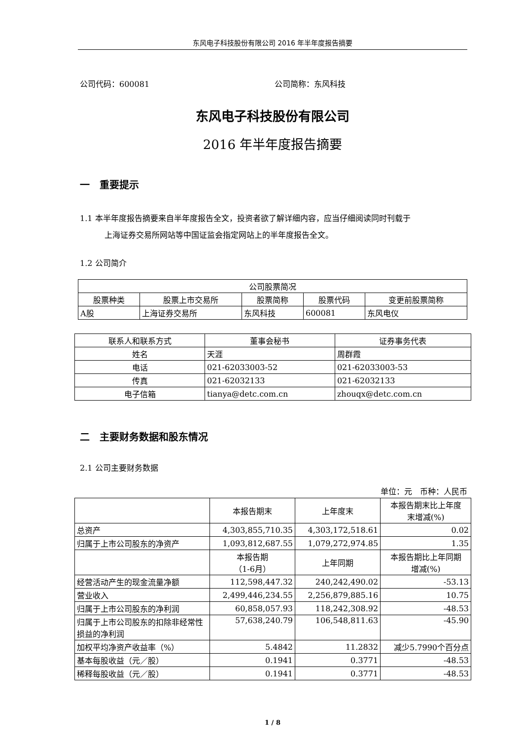东风电子科技股份有限公司 2016 年半年度报告摘要
公司代码：600081 公司简称：东风科技
东风电子科技股份有限公司
2016 年半年度报告摘要
一　重要提示
1.1 本半年度报告摘要来自半年度报告全文，投资者欲了解详细内容，应当仔细阅读同时刊载于
上海证券交易所网站等中国证监会指定网站上的半年度报告全文。
1.2 公司简介
| 公司股票简况 | | | | |
| 股票种类 | 股票上市交易所 | 股票简称 | 股票代码 | 变更前股票简称 |
| A股 | 上海证券交易所 | 东风科技 | 600081 | 东风电仪 |
| 联系人和联系方式 | 董事会秘书 | 证券事务代表 |
| 姓名 | 天涯 | 周群霞 |
| 电话 | 021-62033003-52 | 021-62033003-53 |
| 传真 | 021-62032133 | 021-62032133 |
| 电子信箱 | tianya@detc.com.cn | zhouqx@detc.com.cn |
二　主要财务数据和股东情况
2.1 公司主要财务数据
单位：元　币种：人民币
| | 本报告期末 | 上年度末 | 本报告期末比上年度 末增减(%) |
| 总资产 | 4,303,855,710.35 | 4,303,172,518.61 | 0.02 |
| 归属于上市公司股东的净资产 | 1,093,812,687.55 | 1,079,272,974.85 | 1.35 |
| | 本报告期 （1-6月） | 上年同期 | 本报告期比上年同期 增减(%) |
| 经营活动产生的现金流量净额 | 112,598,447.32 | 240,242,490.02 | -53.13 |
| 营业收入 | 2,499,446,234.55 | 2,256,879,885.16 | 10.75 |
| 归属于上市公司股东的净利润 | 60,858,057.93 | 118,242,308.92 | -48.53 |
| 归属于上市公司股东的扣除非经常性损益的净利润 | 57,638,240.79 | 106,548,811.63 | -45.90 |
| 加权平均净资产收益率（%） | 5.4842 | 11.2832 | 减少5.7990个百分点 |
| 基本每股收益（元／股） | 0.1941 | 0.3771 | -48.53 |
| 稀释每股收益（元／股） | 0.1941 | 0.3771 | -48.53 |
1 / 8